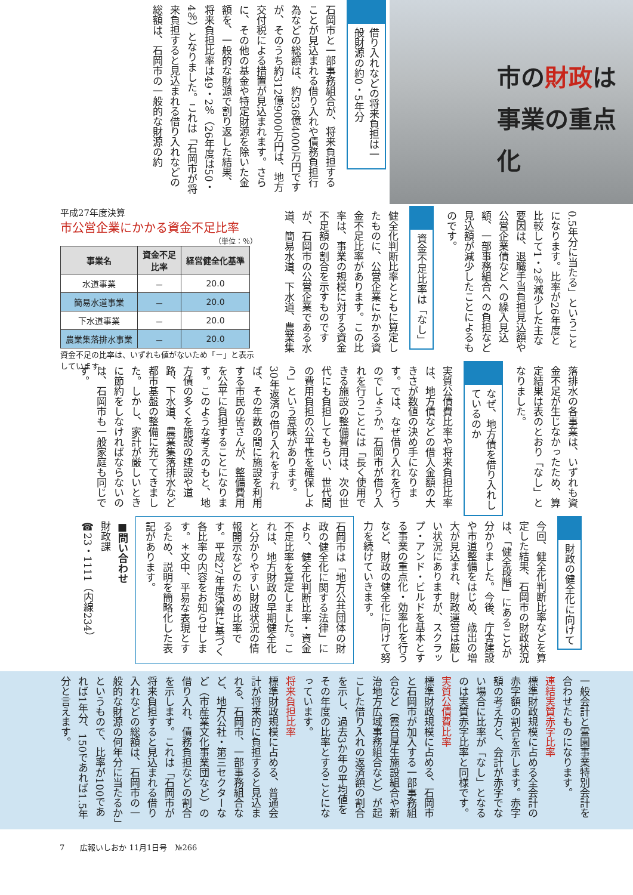市の財政は
事業の重点化
借り入れなどの将来負担は一般財源の約0・5年分
石岡市と一部事務組合が、将来負担することが見込まれる借り入れや債務負担行為などの総額は、約536億4000万円ですが、そのうち約312億9000万円は、地方交付税による措置が見込まれます。さらに、その他の基金や特定財源を除いた金額を、一般的な財源で割り返した結果、将来負担比率は49・2％（26年度は50・4％）となりました。これは「石岡市が将来負担すると見込まれる借り入れなどの総額は、石岡市の一般的な財源の約
0.5年分に当たる」ということになります。比率が26年度と比較して1・2％減少した主な要因は、退職手当負担見込額や公営企業債などへの繰入見込額、一部事務組合への負担など見込額が減少したことによるものです。
資金不足比率は「なし」
健全化判断比率とともに算定したものに、公営企業にかかる資金不足比率があります。この比率は、事業の規模に対する資金不足額の割合を示すものですが、石岡市の公営企業である水道、簡易水道、下水道、農業集
平成27年度決算
市公営企業にかかる資金不足比率
（単位：％）
| 事業名 | 資金不足 比率 | 経営健全化基準 |
| --- | --- | --- |
| 水道事業 | － | 20.0 |
| 簡易水道事業 | － | 20.0 |
| 下水道事業 | － | 20.0 |
| 農業集落排水事業 | － | 20.0 |
資金不足の比率は、いずれも値がないため「－」と表示しています。
落排水の各事業は、いずれも資金不足が生じなかったため、算定結果は表のとおり「なし」となりました。
なぜ、地方債を借り入れしているのか
実質公債費比率や将来負担比率は、地方債などの借入金額の大きさが数値の決め手になります。では、なぜ借り入れを行うのでしょうか。石岡市が借り入れを行うことには「長く使用できる施設の整備費用は、次の世代にも負担してもらい、世代間の費用負担の公平性を確保しよう」という意味があります。30年返済の借り入れをすれば、その年数の間に施設を利用する市民の皆さんが、整備費用を公平に負担することになります。このような考えのもと、地方債の多くを施設の建設や道路、下水道、農業集落排水など都市基盤の整備に充ててきました。しかし、家計が厳しいときに節約をしなければならないのは、石岡市も一般家庭も同じです。
財政の健全化に向けて
今回、健全化判断比率などを算定した結果、石岡市の財政状況は、「健全段階」にあることが分かりました。今後、庁舎建設や市道整備をはじめ、歳出の増大が見込まれ、財政運営は厳しい状況にありますが、スクラップ・アンド・ビルドを基本とする事業の重点化・効率化を行うなど、財政の健全化に向けて努力を続けていきます。
石岡市は「地方公共団体の財政の健全化に関する法律」により、健全化判断比率・資金不足比率を算定しました。これは、地方財政の早期健全化と分かりやすい財政状況の情報開示などのための比率です。平成27年度決算に基づく各比率の内容をお知らせします。＊文中、平易な表現とするため、説明を簡略化した表記があります。
■問い合わせ
財政課
☎23・1111（内線234）
一般会計と霊園事業特別会計を合わせたものになります。
連結実質赤字比率
標準財政規模に占める全会計の赤字額の割合を示します。赤字額の考え方と、会計が赤字でない場合に比率が「なし」となるのは実質赤字比率と同様です。
実質公債費比率
標準財政規模に占める、石岡市と石岡市が加入する一部事務組合など（霞台厚生施設組合や新治地方広域事務組合など）が起こした借り入れの返済額の割合を示し、過去3か年の平均値をその年度の比率とすることになっています。
将来負担比率
標準財政規模に占める、普通会計が将来的に負担すると見込まれる、石岡市、一部事務組合など、地方公社・第三セクターなど（市産業文化事業団など）の借り入れ、債務負担などの割合を示します。これは「石岡市が将来負担すると見込まれる借り入れなどの総額は、石岡市の一般的な財源の何年分に当たるか」というもので、比率が100であれば1年分、150であれば1.5年分と言えます。
7　　広報いしおか 11月1日号　№266